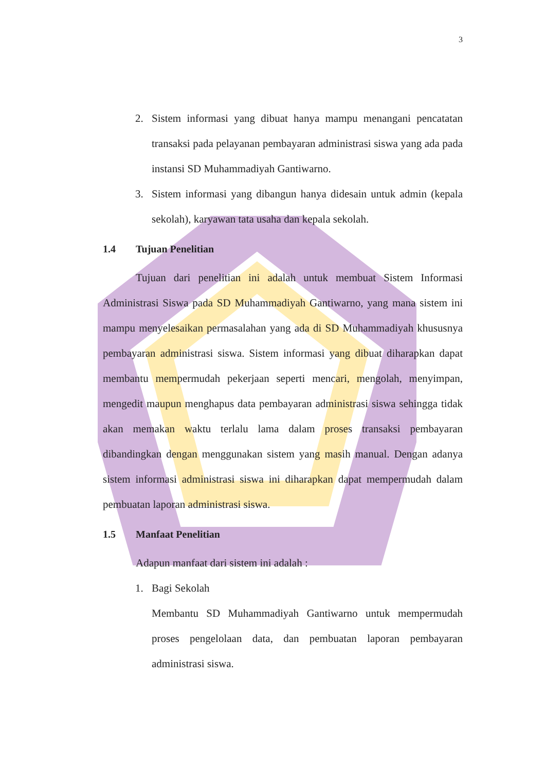3
2. Sistem informasi yang dibuat hanya mampu menangani pencatatan transaksi pada pelayanan pembayaran administrasi siswa yang ada pada instansi SD Muhammadiyah Gantiwarno.
3. Sistem informasi yang dibangun hanya didesain untuk admin (kepala sekolah), karyawan tata usaha dan kepala sekolah.
1.4 Tujuan Penelitian
Tujuan dari penelitian ini adalah untuk membuat Sistem Informasi Administrasi Siswa pada SD Muhammadiyah Gantiwarno, yang mana sistem ini mampu menyelesaikan permasalahan yang ada di SD Muhammadiyah khususnya pembayaran administrasi siswa. Sistem informasi yang dibuat diharapkan dapat membantu mempermudah pekerjaan seperti mencari, mengolah, menyimpan, mengedit maupun menghapus data pembayaran administrasi siswa sehingga tidak akan memakan waktu terlalu lama dalam proses transaksi pembayaran dibandingkan dengan menggunakan sistem yang masih manual. Dengan adanya sistem informasi administrasi siswa ini diharapkan dapat mempermudah dalam pembuatan laporan administrasi siswa.
1.5 Manfaat Penelitian
Adapun manfaat dari sistem ini adalah :
1. Bagi Sekolah
Membantu SD Muhammadiyah Gantiwarno untuk mempermudah proses pengelolaan data, dan pembuatan laporan pembayaran administrasi siswa.